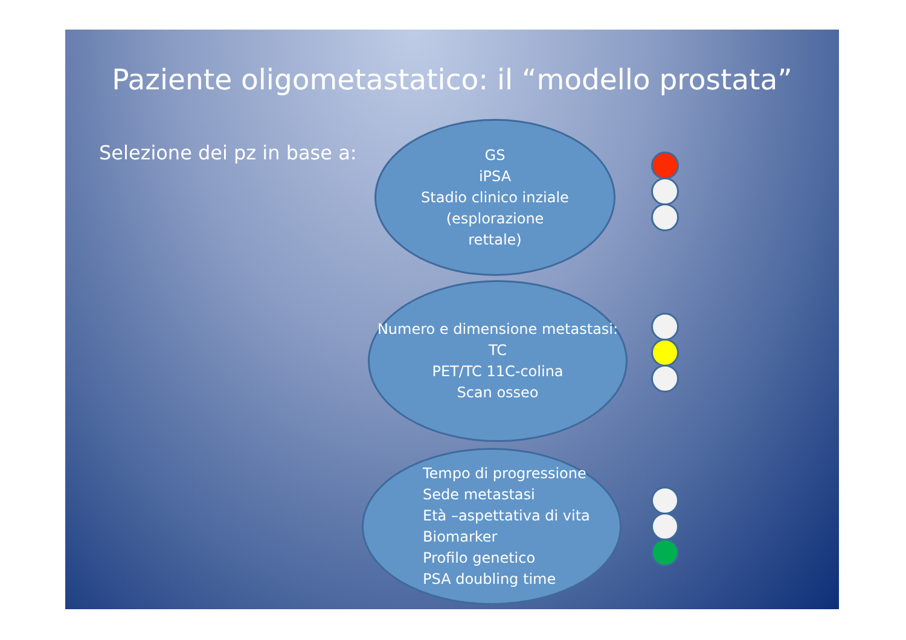Paziente oligometastatico: il “modello prostata”
Selezione dei pz in base a:
GS
iPSA
Stadio clinico inziale
(esplorazione
rettale)
Numero e dimensione metastasi:
TC
PET/TC 11C-colina
Scan osseo
Tempo di progressione
Sede metastasi
Età –aspettativa di vita
Biomarker
Profilo genetico
PSA doubling time